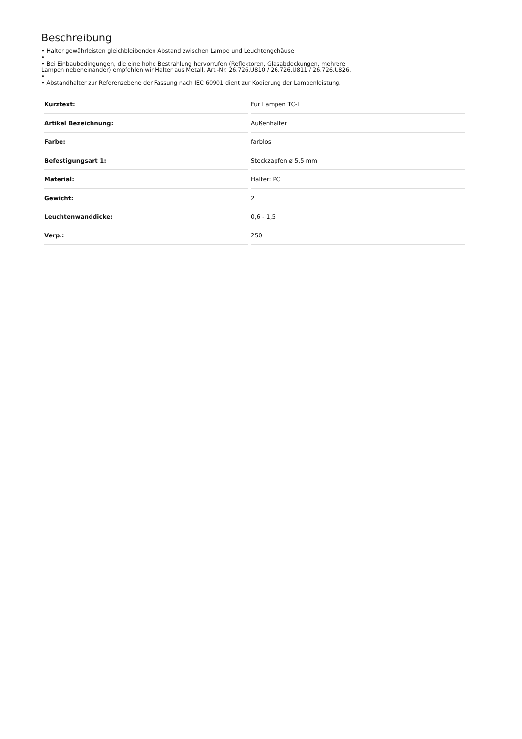Beschreibung
• Halter gewährleisten gleichbleibenden Abstand zwischen Lampe und Leuchtengehäuse
•
• Bei Einbaubedingungen, die eine hohe Bestrahlung hervorrufen (Reflektoren, Glasabdeckungen, mehrere Lampen nebeneinander) empfehlen wir Halter aus Metall, Art.-Nr. 26.726.U810 / 26.726.U811 / 26.726.U826.
•
• Abstandhalter zur Referenzebene der Fassung nach IEC 60901 dient zur Kodierung der Lampenleistung.
| Kurztext: | Für Lampen TC-L |
| Artikel Bezeichnung: | Außenhalter |
| Farbe: | farblos |
| Befestigungsart 1: | Steckzapfen ø 5,5 mm |
| Material: | Halter: PC |
| Gewicht: | 2 |
| Leuchtenwanddicke: | 0,6 - 1,5 |
| Verp.: | 250 |